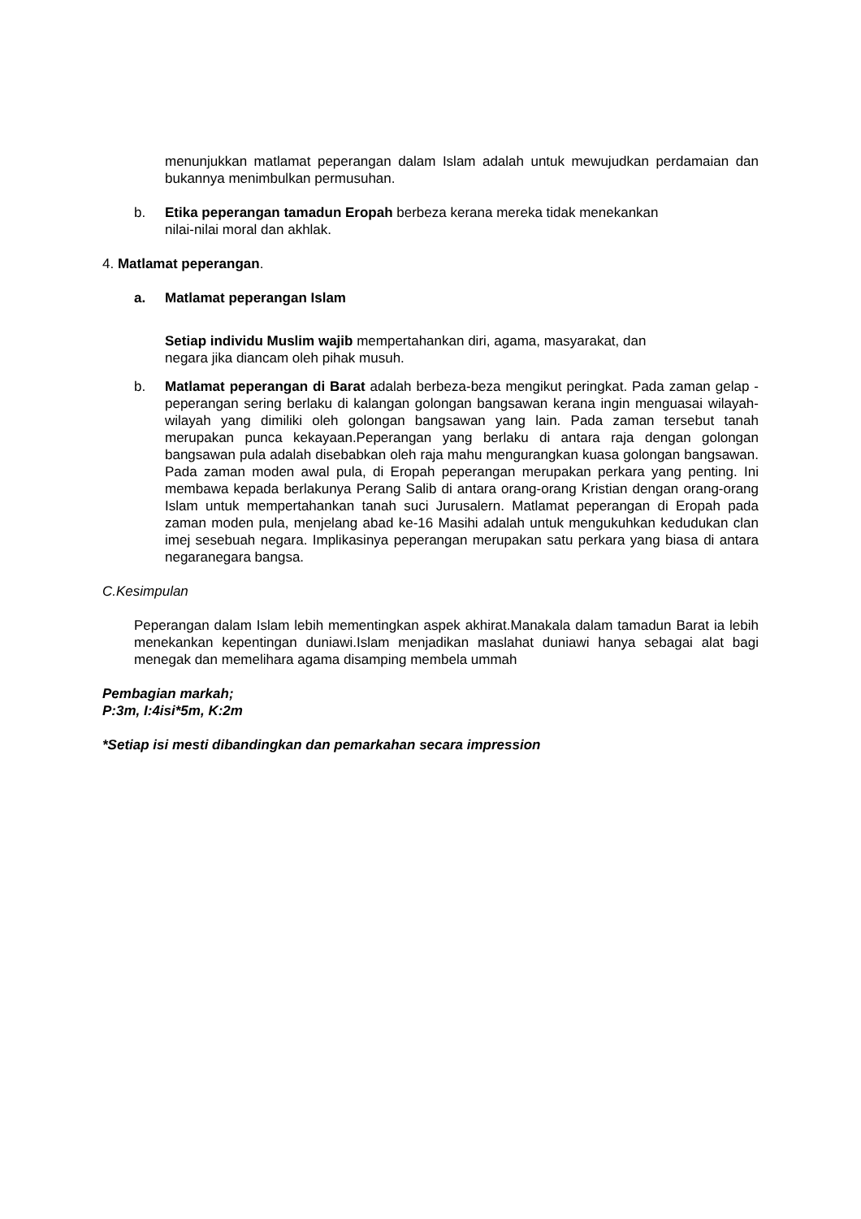menunjukkan matlamat peperangan dalam Islam adalah untuk mewujudkan perdamaian dan bukannya menimbulkan permusuhan.
b. Etika peperangan tamadun Eropah berbeza kerana mereka tidak menekankan
nilai-nilai moral dan akhlak.
4. Matlamat peperangan.
a. Matlamat peperangan Islam
Setiap individu Muslim wajib mempertahankan diri, agama, masyarakat, dan
negara jika diancam oleh pihak musuh.
b. Matlamat peperangan di Barat adalah berbeza-beza mengikut peringkat. Pada zaman gelap - peperangan sering berlaku di kalangan golongan bangsawan kerana ingin menguasai wilayah-wilayah yang dimiliki oleh golongan bangsawan yang lain. Pada zaman tersebut tanah merupakan punca kekayaan.Peperangan yang berlaku di antara raja dengan golongan bangsawan pula adalah disebabkan oleh raja mahu mengurangkan kuasa golongan bangsawan. Pada zaman moden awal pula, di Eropah peperangan merupakan perkara yang penting. Ini membawa kepada berlakunya Perang Salib di antara orang-orang Kristian dengan orang-orang Islam untuk mempertahankan tanah suci Jurusalern. Matlamat peperangan di Eropah pada zaman moden pula, menjelang abad ke-16 Masihi adalah untuk mengukuhkan kedudukan clan imej sesebuah negara. Implikasinya peperangan merupakan satu perkara yang biasa di antara negaranegara bangsa.
C.Kesimpulan
Peperangan dalam Islam lebih mementingkan aspek akhirat.Manakala dalam tamadun Barat ia lebih menekankan kepentingan duniawi.Islam menjadikan maslahat duniawi hanya sebagai alat bagi menegak dan memelihara agama disamping membela ummah
Pembagian markah;
P:3m, I:4isi*5m, K:2m
*Setiap isi mesti dibandingkan dan pemarkahan secara impression